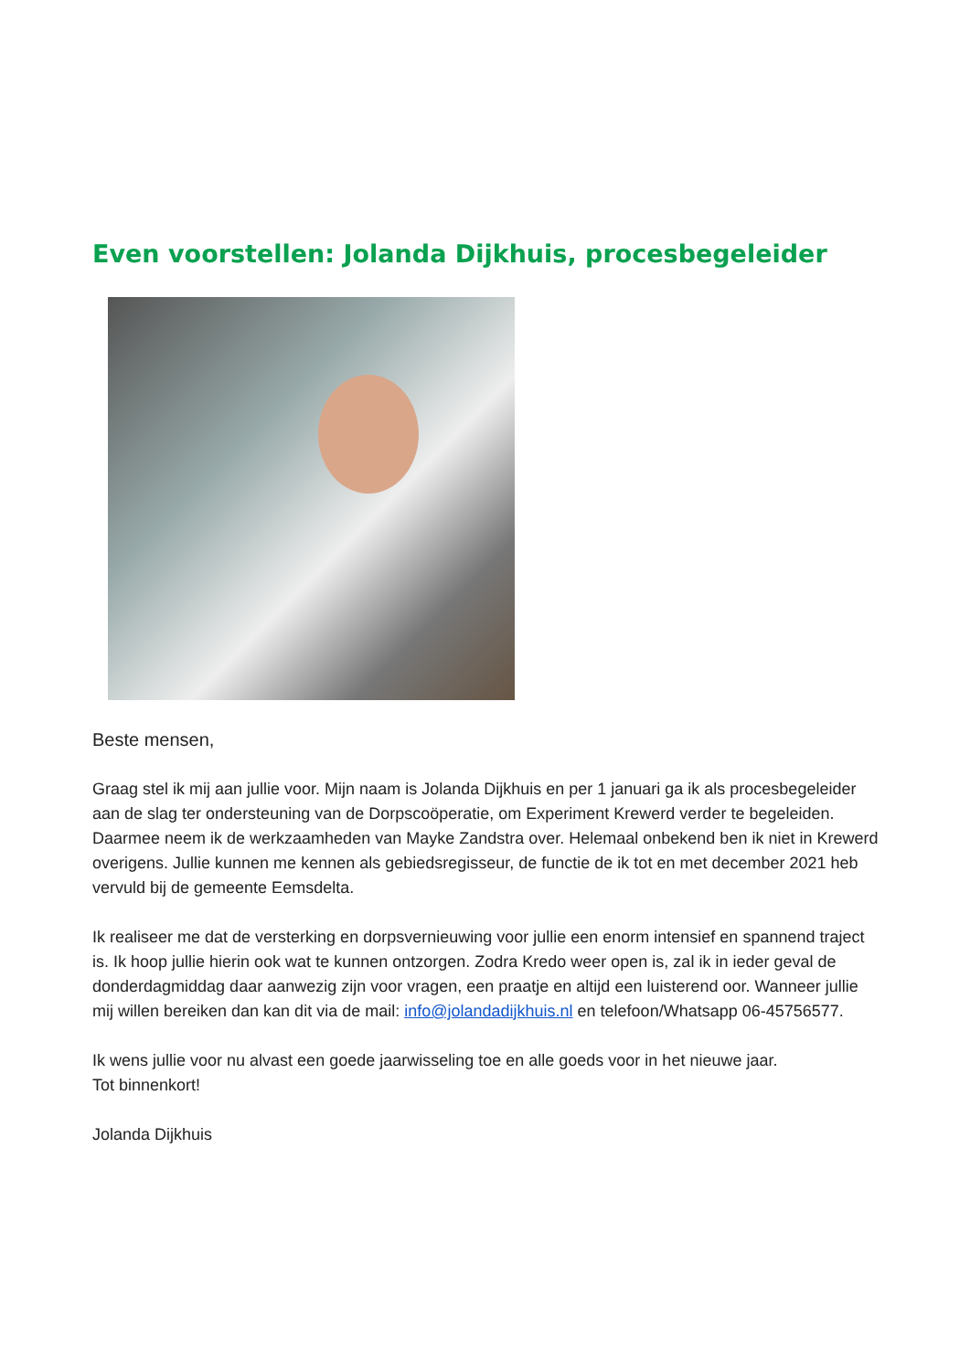Even voorstellen: Jolanda Dijkhuis, procesbegeleider
Beste mensen,
Graag stel ik mij aan jullie voor. Mijn naam is Jolanda Dijkhuis en per 1 januari ga ik als procesbegeleider aan de slag ter ondersteuning van de Dorpscoöperatie, om Experiment Krewerd verder te begeleiden. Daarmee neem ik de werkzaamheden van Mayke Zandstra over. Helemaal onbekend ben ik niet in Krewerd overigens. Jullie kunnen me kennen als gebiedsregisseur, de functie de ik tot en met december 2021 heb vervuld bij de gemeente Eemsdelta.
Ik realiseer me dat de versterking en dorpsvernieuwing voor jullie een enorm intensief en spannend traject is. Ik hoop jullie hierin ook wat te kunnen ontzorgen. Zodra Kredo weer open is, zal ik in ieder geval de donderdagmiddag daar aanwezig zijn voor vragen, een praatje en altijd een luisterend oor. Wanneer jullie mij willen bereiken dan kan dit via de mail: info@jolandadijkhuis.nl en telefoon/Whatsapp 06-45756577.
Ik wens jullie voor nu alvast een goede jaarwisseling toe en alle goeds voor in het nieuwe jaar.
Tot binnenkort!
Jolanda Dijkhuis